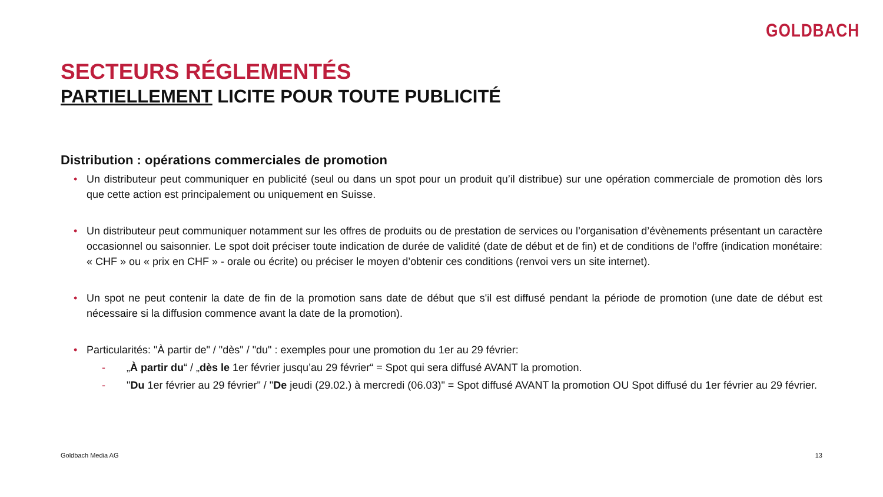GOLDBACH
SECTEURS RÉGLEMENTÉS
PARTIELLEMENT LICITE POUR TOUTE PUBLICITÉ
Distribution : opérations commerciales de promotion
• Un distributeur peut communiquer en publicité (seul ou dans un spot pour un produit qu’il distribue) sur une opération commerciale de promotion dès lors que cette action est principalement ou uniquement en Suisse.
• Un distributeur peut communiquer notamment sur les offres de produits ou de prestation de services ou l’organisation d’évènements présentant un caractère occasionnel ou saisonnier. Le spot doit préciser toute indication de durée de validité (date de début et de fin) et de conditions de l’offre (indication monétaire: « CHF » ou « prix en CHF » - orale ou écrite) ou préciser le moyen d’obtenir ces conditions (renvoi vers un site internet).
• Un spot ne peut contenir la date de fin de la promotion sans date de début que s'il est diffusé pendant la période de promotion (une date de début est nécessaire si la diffusion commence avant la date de la promotion).
• Particularités: "À partir de" / "dès" / "du" : exemples pour une promotion du 1er au 29 février:
- „À partir du“ / „dès le 1er février jusqu’au 29 février“ = Spot qui sera diffusé AVANT la promotion.
- "Du 1er février au 29 février" / "De jeudi (29.02.) à mercredi (06.03)" = Spot diffusé AVANT la promotion OU Spot diffusé du 1er février au 29 février.
Goldbach Media AG 13